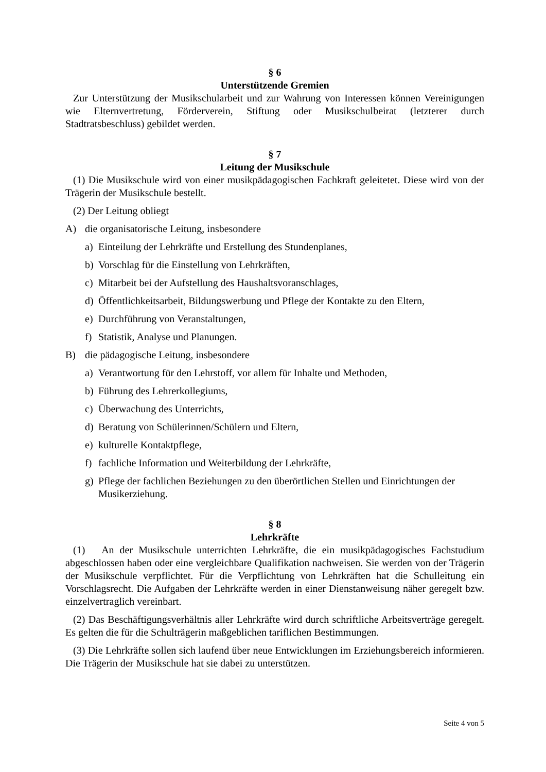§ 6
Unterstützende Gremien
Zur Unterstützung der Musikschularbeit und zur Wahrung von Interessen können Vereinigungen wie Elternvertretung, Förderverein, Stiftung oder Musikschulbeirat (letzterer durch Stadtratsbeschluss) gebildet werden.
§ 7
Leitung der Musikschule
(1) Die Musikschule wird von einer musikpädagogischen Fachkraft geleitetet. Diese wird von der Trägerin der Musikschule bestellt.
(2) Der Leitung obliegt
A) die organisatorische Leitung, insbesondere
a) Einteilung der Lehrkräfte und Erstellung des Stundenplanes,
b) Vorschlag für die Einstellung von Lehrkräften,
c) Mitarbeit bei der Aufstellung des Haushaltsvoranschlages,
d) Öffentlichkeitsarbeit, Bildungswerbung und Pflege der Kontakte zu den Eltern,
e) Durchführung von Veranstaltungen,
f) Statistik, Analyse und Planungen.
B) die pädagogische Leitung, insbesondere
a) Verantwortung für den Lehrstoff, vor allem für Inhalte und Methoden,
b) Führung des Lehrerkollegiums,
c) Überwachung des Unterrichts,
d) Beratung von Schülerinnen/Schülern und Eltern,
e) kulturelle Kontaktpflege,
f) fachliche Information und Weiterbildung der Lehrkräfte,
g) Pflege der fachlichen Beziehungen zu den überörtlichen Stellen und Einrichtungen der Musikerziehung.
§ 8
Lehrkräfte
(1) An der Musikschule unterrichten Lehrkräfte, die ein musikpädagogisches Fachstudium abgeschlossen haben oder eine vergleichbare Qualifikation nachweisen. Sie werden von der Trägerin der Musikschule verpflichtet. Für die Verpflichtung von Lehrkräften hat die Schulleitung ein Vorschlagsrecht. Die Aufgaben der Lehrkräfte werden in einer Dienstanweisung näher geregelt bzw. einzelvertraglich vereinbart.
(2) Das Beschäftigungsverhältnis aller Lehrkräfte wird durch schriftliche Arbeitsverträge geregelt. Es gelten die für die Schulträgerin maßgeblichen tariflichen Bestimmungen.
(3) Die Lehrkräfte sollen sich laufend über neue Entwicklungen im Erziehungsbereich informieren. Die Trägerin der Musikschule hat sie dabei zu unterstützen.
Seite 4 von 5